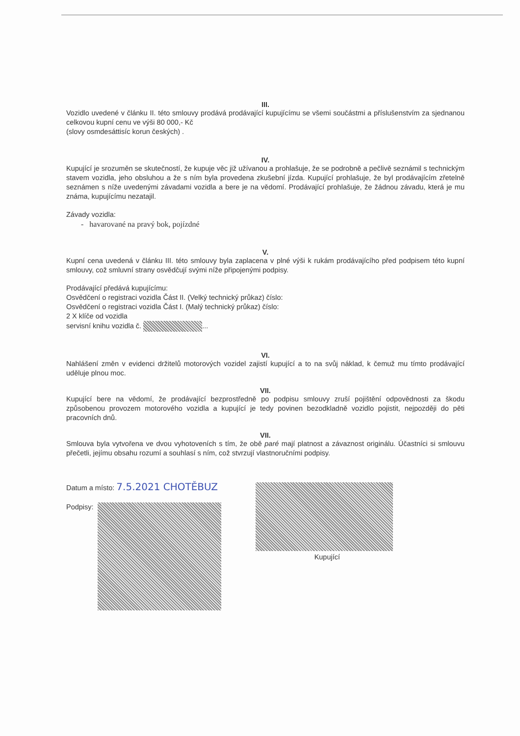III.
Vozidlo uvedené v článku II. této smlouvy prodává prodávající kupujícímu se všemi součástmi a příslušenstvím za sjednanou celkovou kupní cenu ve výši 80 000,- Kč
(slovy osmdesáttisíc korun českých) .
IV.
Kupující je srozuměn se skutečností, že kupuje věc již užívanou a prohlašuje, že se podrobně a pečlivě seznámil s technickým stavem vozidla, jeho obsluhou a že s ním byla provedena zkušební jízda. Kupující prohlašuje, že byl prodávajícím zřetelně seznámen s níže uvedenými závadami vozidla a bere je na vědomí. Prodávající prohlašuje, že žádnou závadu, která je mu známa, kupujícímu nezatajil.
Závady vozidla:
- havarované na pravý bok, pojízdné
V.
Kupní cena uvedená v článku III. této smlouvy byla zaplacena v plné výši k rukám prodávajícího před podpisem této kupní smlouvy, což smluvní strany osvědčují svými níže připojenými podpisy.
Prodávající předává kupujícímu:
Osvědčení o registraci vozidla Část II. (Velký technický průkaz) číslo:
Osvědčení o registraci vozidla Část I. (Malý technický průkaz) číslo:
2 X klíče od vozidla
servisní knihu vozidla č. ...
VI.
Nahlášení změn v evidenci držitelů motorových vozidel zajistí kupující a to na svůj náklad, k čemuž mu tímto prodávající uděluje plnou moc.
VII.
Kupující bere na vědomí, že prodávající bezprostředně po podpisu smlouvy zruší pojištění odpovědnosti za škodu způsobenou provozem motorového vozidla a kupující je tedy povinen bezodkladně vozidlo pojistit, nejpozději do pěti pracovních dnů.
VII.
Smlouva byla vytvořena ve dvou vyhotoveních s tím, že obě paré mají platnost a závaznost originálu. Účastníci si smlouvu přečetli, jejímu obsahu rozumí a souhlasí s ním, což stvrzují vlastnoručními podpisy.
Datum a místo: 7.5.2021 CHOTĚBUZ
Podpisy:
Kupující